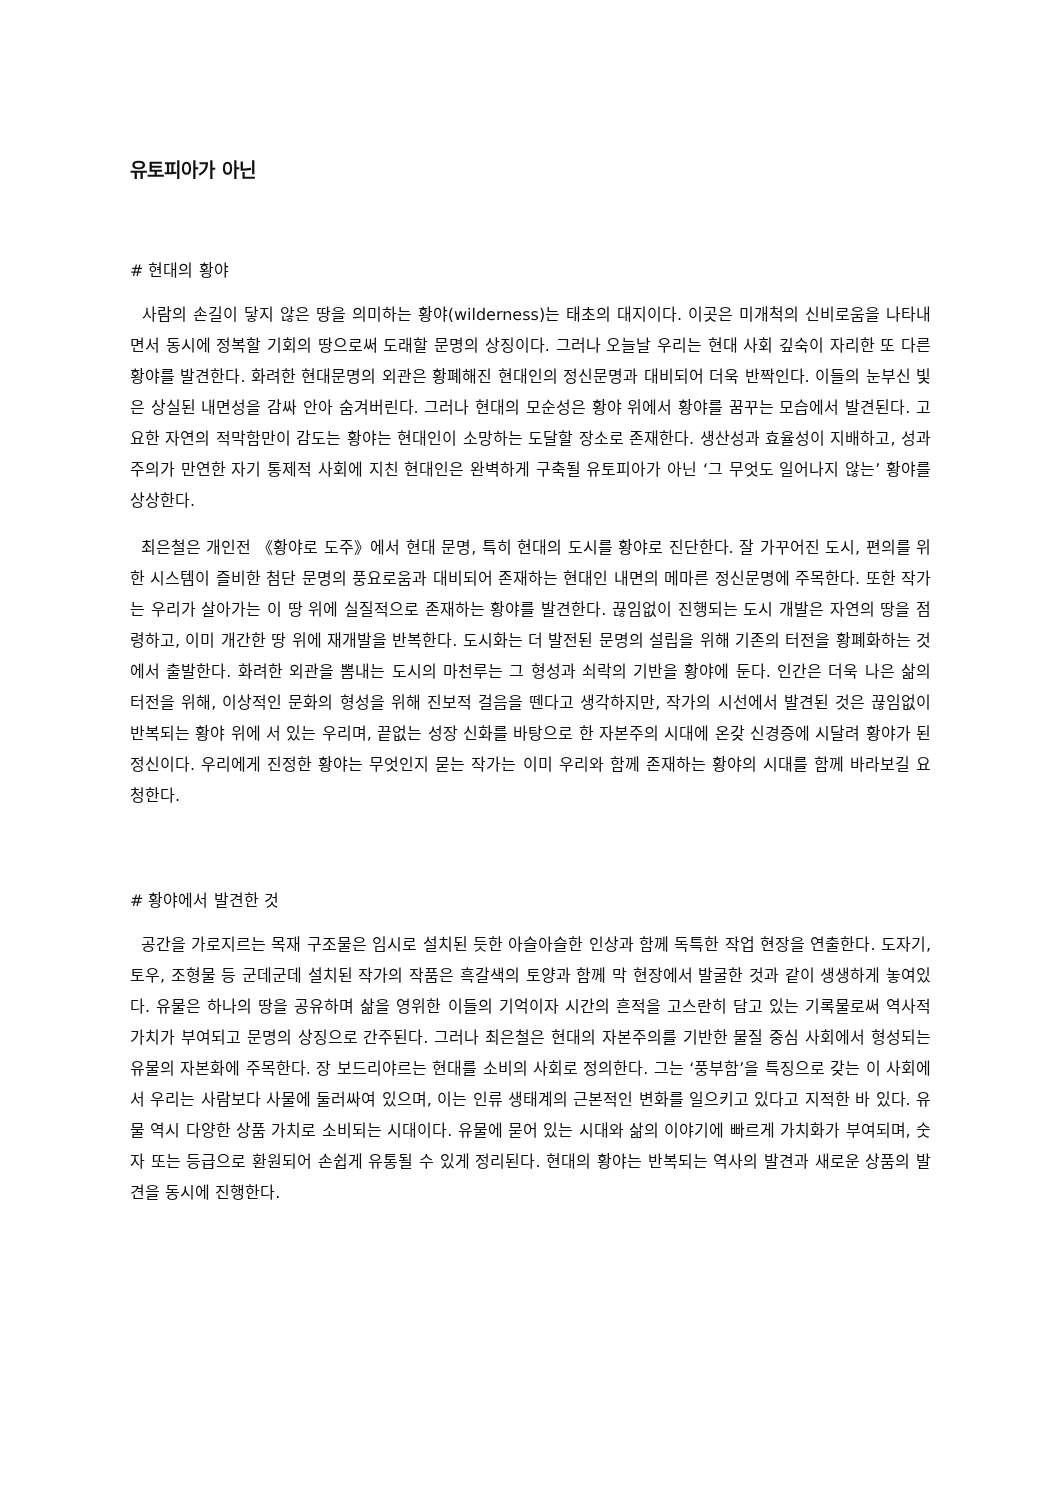유토피아가 아닌
# 현대의 황야
사람의 손길이 닿지 않은 땅을 의미하는 황야(wilderness)는 태초의 대지이다. 이곳은 미개척의 신비로움을 나타내면서 동시에 정복할 기회의 땅으로써 도래할 문명의 상징이다. 그러나 오늘날 우리는 현대 사회 깊숙이 자리한 또 다른 황야를 발견한다. 화려한 현대문명의 외관은 황폐해진 현대인의 정신문명과 대비되어 더욱 반짝인다. 이들의 눈부신 빛은 상실된 내면성을 감싸 안아 숨겨버린다. 그러나 현대의 모순성은 황야 위에서 황야를 꿈꾸는 모습에서 발견된다. 고요한 자연의 적막함만이 감도는 황야는 현대인이 소망하는 도달할 장소로 존재한다. 생산성과 효율성이 지배하고, 성과주의가 만연한 자기 통제적 사회에 지친 현대인은 완벽하게 구축될 유토피아가 아닌 ‘그 무엇도 일어나지 않는’ 황야를 상상한다.
최은철은 개인전 《황야로 도주》에서 현대 문명, 특히 현대의 도시를 황야로 진단한다. 잘 가꾸어진 도시, 편의를 위한 시스템이 즐비한 첨단 문명의 풍요로움과 대비되어 존재하는 현대인 내면의 메마른 정신문명에 주목한다. 또한 작가는 우리가 살아가는 이 땅 위에 실질적으로 존재하는 황야를 발견한다. 끊임없이 진행되는 도시 개발은 자연의 땅을 점령하고, 이미 개간한 땅 위에 재개발을 반복한다. 도시화는 더 발전된 문명의 설립을 위해 기존의 터전을 황폐화하는 것에서 출발한다. 화려한 외관을 뽐내는 도시의 마천루는 그 형성과 쇠락의 기반을 황야에 둔다. 인간은 더욱 나은 삶의 터전을 위해, 이상적인 문화의 형성을 위해 진보적 걸음을 뗀다고 생각하지만, 작가의 시선에서 발견된 것은 끊임없이 반복되는 황야 위에 서 있는 우리며, 끝없는 성장 신화를 바탕으로 한 자본주의 시대에 온갖 신경증에 시달려 황야가 된 정신이다. 우리에게 진정한 황야는 무엇인지 묻는 작가는 이미 우리와 함께 존재하는 황야의 시대를 함께 바라보길 요청한다.
# 황야에서 발견한 것
공간을 가로지르는 목재 구조물은 임시로 설치된 듯한 아슬아슬한 인상과 함께 독특한 작업 현장을 연출한다. 도자기, 토우, 조형물 등 군데군데 설치된 작가의 작품은 흑갈색의 토양과 함께 막 현장에서 발굴한 것과 같이 생생하게 놓여있다. 유물은 하나의 땅을 공유하며 삶을 영위한 이들의 기억이자 시간의 흔적을 고스란히 담고 있는 기록물로써 역사적 가치가 부여되고 문명의 상징으로 간주된다. 그러나 최은철은 현대의 자본주의를 기반한 물질 중심 사회에서 형성되는 유물의 자본화에 주목한다. 장 보드리야르는 현대를 소비의 사회로 정의한다. 그는 ‘풍부함’을 특징으로 갖는 이 사회에서 우리는 사람보다 사물에 둘러싸여 있으며, 이는 인류 생태계의 근본적인 변화를 일으키고 있다고 지적한 바 있다. 유물 역시 다양한 상품 가치로 소비되는 시대이다. 유물에 묻어 있는 시대와 삶의 이야기에 빠르게 가치화가 부여되며, 숫자 또는 등급으로 환원되어 손쉽게 유통될 수 있게 정리된다. 현대의 황야는 반복되는 역사의 발견과 새로운 상품의 발견을 동시에 진행한다.